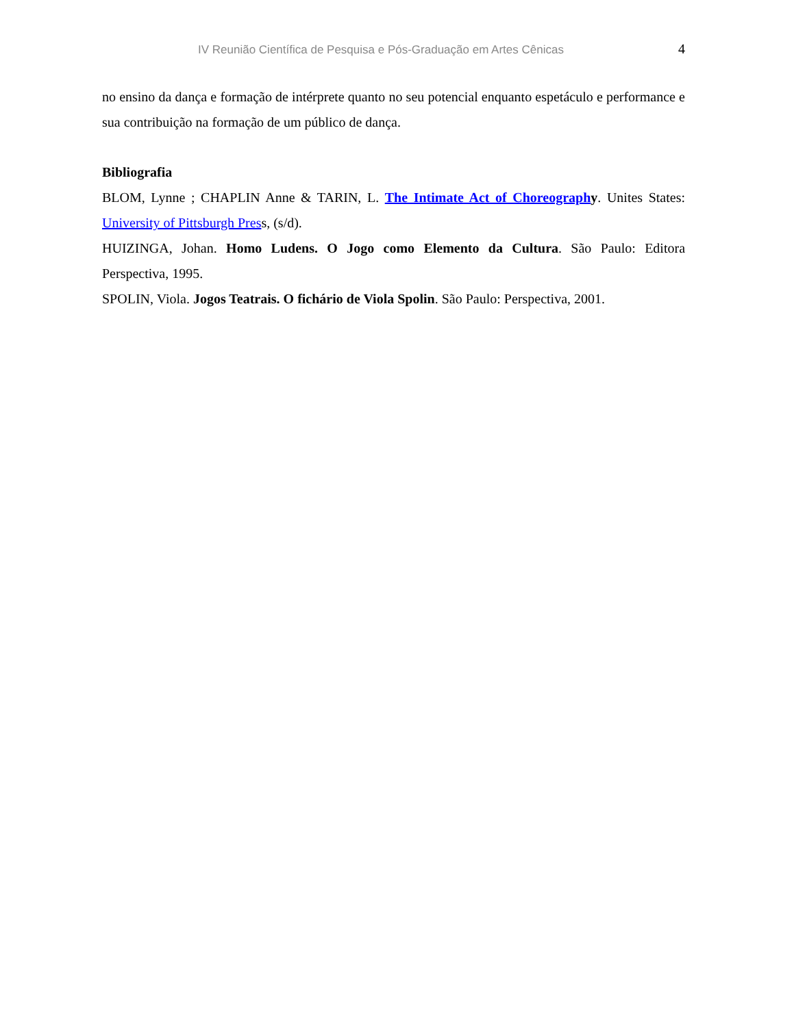IV Reunião Científica de Pesquisa e Pós-Graduação em Artes Cênicas 4
no ensino da dança e formação de intérprete quanto no seu potencial enquanto espetáculo e performance e sua contribuição na formação de um público de dança.
Bibliografia
BLOM, Lynne ; CHAPLIN Anne & TARIN, L. The Intimate Act of Choreograph y. Unites States: University of Pittsburgh Press, (s/d).
HUIZINGA, Johan. Homo Ludens. O Jogo como Elemento da Cultura. São Paulo: Editora Perspectiva, 1995.
SPOLIN, Viola. Jogos Teatrais. O fichário de Viola Spolin. São Paulo: Perspectiva, 2001.